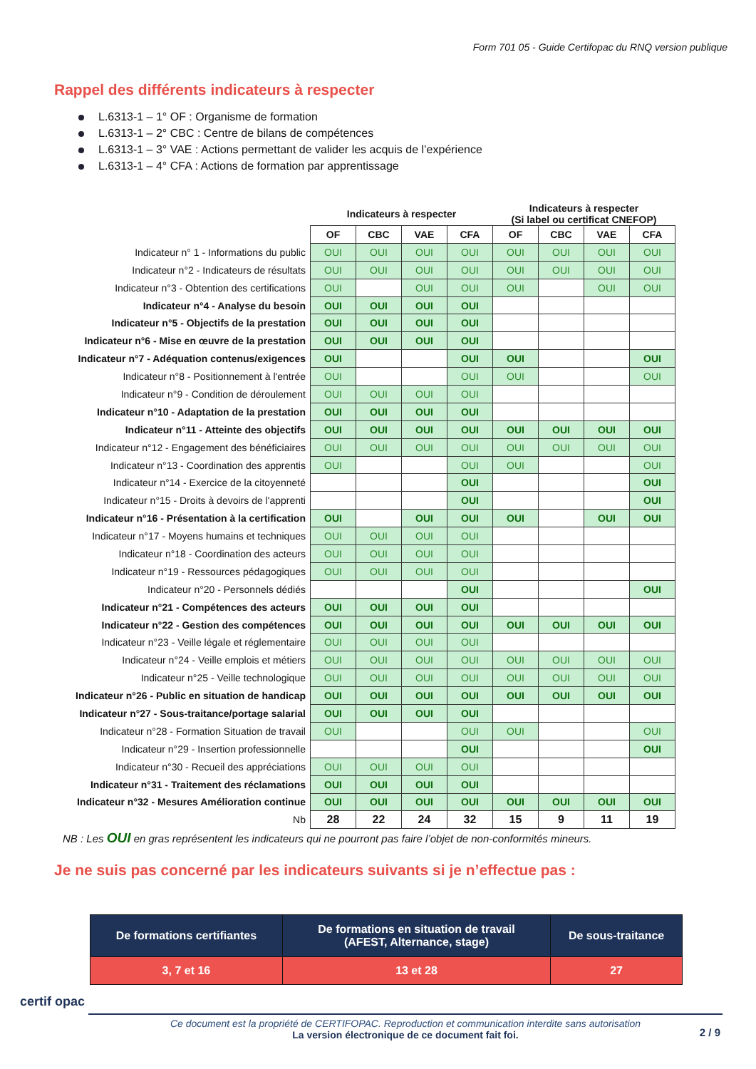Form 701 05 - Guide Certifopac du RNQ version publique
Rappel des différents indicateurs à respecter
L.6313-1 – 1° OF : Organisme de formation
L.6313-1 – 2° CBC : Centre de bilans de compétences
L.6313-1 – 3° VAE : Actions permettant de valider les acquis de l’expérience
L.6313-1 – 4° CFA : Actions de formation par apprentissage
| | Indicateurs à respecter | | | | Indicateurs à respecter (Si label ou certificat CNEFOP) | | | |
| | OF | CBC | VAE | CFA | OF | CBC | VAE | CFA |
| Indicateur n° 1 - Informations du public | OUI | OUI | OUI | OUI | OUI | OUI | OUI | OUI |
| Indicateur n°2 - Indicateurs de résultats | OUI | OUI | OUI | OUI | OUI | OUI | OUI | OUI |
| Indicateur n°3 - Obtention des certifications | OUI | | OUI | OUI | OUI | | OUI | OUI |
| Indicateur n°4 - Analyse du besoin | OUI | OUI | OUI | OUI | | | | |
| Indicateur n°5 - Objectifs de la prestation | OUI | OUI | OUI | OUI | | | | |
| Indicateur n°6 - Mise en œuvre de la prestation | OUI | OUI | OUI | OUI | | | | |
| Indicateur n°7 - Adéquation contenus/exigences | OUI | | | OUI | OUI | | | OUI |
| Indicateur n°8 - Positionnement à l'entrée | OUI | | | OUI | OUI | | | OUI |
| Indicateur n°9 - Condition de déroulement | OUI | OUI | OUI | OUI | | | | |
| Indicateur n°10 - Adaptation de la prestation | OUI | OUI | OUI | OUI | | | | |
| Indicateur n°11 - Atteinte des objectifs | OUI | OUI | OUI | OUI | OUI | OUI | OUI | OUI |
| Indicateur n°12 - Engagement des bénéficiaires | OUI | OUI | OUI | OUI | OUI | OUI | OUI | OUI |
| Indicateur n°13 - Coordination des apprentis | OUI | | | OUI | OUI | | | OUI |
| Indicateur n°14 - Exercice de la citoyenneté | | | | OUI | | | | OUI |
| Indicateur n°15 - Droits à devoirs de l'apprenti | | | | OUI | | | | OUI |
| Indicateur n°16 - Présentation à la certification | OUI | | OUI | OUI | OUI | | OUI | OUI |
| Indicateur n°17 - Moyens humains et techniques | OUI | OUI | OUI | OUI | | | | |
| Indicateur n°18 - Coordination des acteurs | OUI | OUI | OUI | OUI | | | | |
| Indicateur n°19 - Ressources pédagogiques | OUI | OUI | OUI | OUI | | | | |
| Indicateur n°20 - Personnels dédiés | | | | OUI | | | | OUI |
| Indicateur n°21 - Compétences des acteurs | OUI | OUI | OUI | OUI | | | | |
| Indicateur n°22 - Gestion des compétences | OUI | OUI | OUI | OUI | OUI | OUI | OUI | OUI |
| Indicateur n°23 - Veille légale et réglementaire | OUI | OUI | OUI | OUI | | | | |
| Indicateur n°24 - Veille emplois et métiers | OUI | OUI | OUI | OUI | OUI | OUI | OUI | OUI |
| Indicateur n°25 - Veille technologique | OUI | OUI | OUI | OUI | OUI | OUI | OUI | OUI |
| Indicateur n°26 - Public en situation de handicap | OUI | OUI | OUI | OUI | OUI | OUI | OUI | OUI |
| Indicateur n°27 - Sous-traitance/portage salarial | OUI | OUI | OUI | OUI | | | | |
| Indicateur n°28 - Formation Situation de travail | OUI | | | OUI | OUI | | | OUI |
| Indicateur n°29 - Insertion professionnelle | | | | OUI | | | | OUI |
| Indicateur n°30 - Recueil des appréciations | OUI | OUI | OUI | OUI | | | | |
| Indicateur n°31 - Traitement des réclamations | OUI | OUI | OUI | OUI | | | | |
| Indicateur n°32 - Mesures Amélioration continue | OUI | OUI | OUI | OUI | OUI | OUI | OUI | OUI |
| Nb | 28 | 22 | 24 | 32 | 15 | 9 | 11 | 19 |
NB : Les OUI en gras représentent les indicateurs qui ne pourront pas faire l’objet de non-conformités mineurs.
Je ne suis pas concerné par les indicateurs suivants si je n’effectue pas :
| De formations certifiantes | De formations en situation de travail (AFEST, Alternance, stage) | De sous-traitance |
| --- | --- | --- |
| 3, 7 et 16 | 13 et 28 | 27 |
certif opac
Ce document est la propriété de CERTIFOPAC. Reproduction et communication interdite sans autorisation
La version électronique de ce document fait foi.
2 / 9